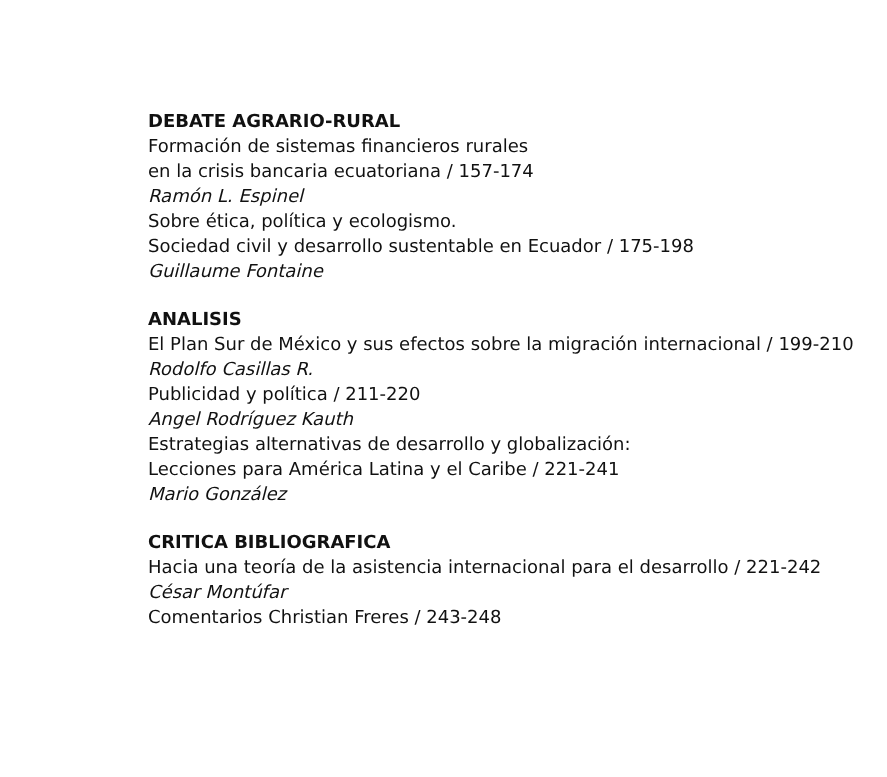DEBATE AGRARIO-RURAL
Formación de sistemas financieros rurales
en la crisis bancaria ecuatoriana / 157-174
Ramón L. Espinel
Sobre ética, política y ecologismo.
Sociedad civil y desarrollo sustentable en Ecuador / 175-198
Guillaume Fontaine
ANALISIS
El Plan Sur de México y sus efectos sobre la migración internacional / 199-210
Rodolfo Casillas R.
Publicidad y política / 211-220
Angel Rodríguez Kauth
Estrategias alternativas de desarrollo y globalización:
Lecciones para América Latina y el Caribe / 221-241
Mario González
CRITICA BIBLIOGRAFICA
Hacia una teoría de la asistencia internacional para el desarrollo / 221-242
César Montúfar
Comentarios Christian Freres / 243-248